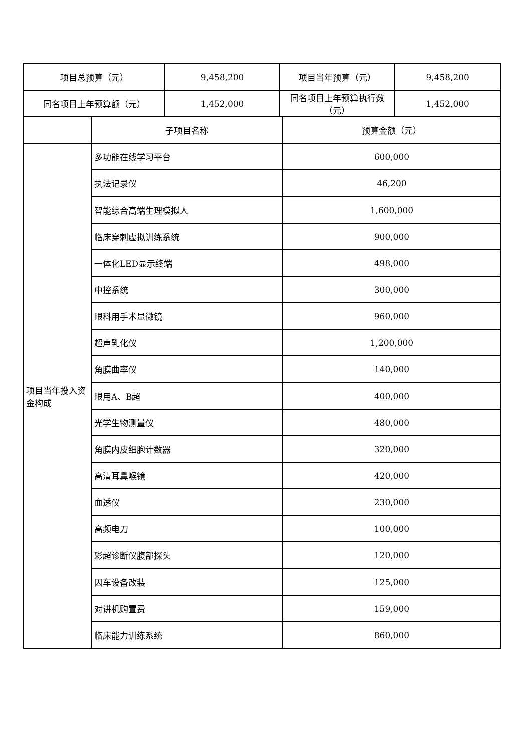| 项目总预算（元） | | 9,458,200 | 项目当年预算（元） | | 9,458,200 |
| 同名项目上年预算额（元） | | 1,452,000 | 同名项目上年预算执行数（元） | | 1,452,000 |
| | 子项目名称 | | | 预算金额（元） | |
| 项目当年投入资金构成 | 多功能在线学习平台 | | | 600,000 | |
| | 执法记录仪 | | | 46,200 | |
| | 智能综合高端生理模拟人 | | | 1,600,000 | |
| | 临床穿刺虚拟训练系统 | | | 900,000 | |
| | 一体化LED显示终端 | | | 498,000 | |
| | 中控系统 | | | 300,000 | |
| | 眼科用手术显微镜 | | | 960,000 | |
| | 超声乳化仪 | | | 1,200,000 | |
| | 角膜曲率仪 | | | 140,000 | |
| | 眼用A、B超 | | | 400,000 | |
| | 光学生物测量仪 | | | 480,000 | |
| | 角膜内皮细胞计数器 | | | 320,000 | |
| | 高清耳鼻喉镜 | | | 420,000 | |
| | 血透仪 | | | 230,000 | |
| | 高频电刀 | | | 100,000 | |
| | 彩超诊断仪腹部探头 | | | 120,000 | |
| | 囚车设备改装 | | | 125,000 | |
| | 对讲机购置费 | | | 159,000 | |
| | 临床能力训练系统 | | | 860,000 | |